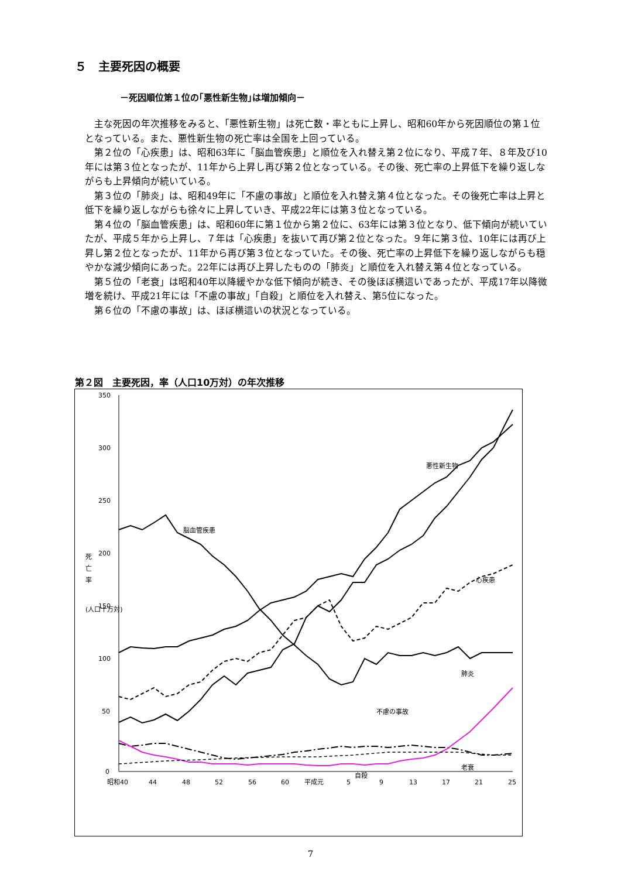５　主要死因の概要
－死因順位第１位の｢悪性新生物｣は増加傾向－
主な死因の年次推移をみると、「悪性新生物」は死亡数・率ともに上昇し、昭和60年から死因順位の第１位となっている。また、悪性新生物の死亡率は全国を上回っている。
第２位の「心疾患」は、昭和63年に「脳血管疾患」と順位を入れ替え第２位になり、平成７年、８年及び10年には第３位となったが、11年から上昇し再び第２位となっている。その後、死亡率の上昇低下を繰り返しながらも上昇傾向が続いている。
第３位の「肺炎」は、昭和49年に「不慮の事故」と順位を入れ替え第４位となった。その後死亡率は上昇と低下を繰り返しながらも徐々に上昇していき、平成22年には第３位となっている。
第４位の「脳血管疾患」は、昭和60年に第１位から第２位に、63年には第３位となり、低下傾向が続いていたが、平成５年から上昇し、７年は「心疾患」を抜いて再び第２位となった。９年に第３位、10年には再び上昇し第２位となったが、11年から再び第３位となっていた。その後、死亡率の上昇低下を繰り返しながらも穏やかな減少傾向にあった。22年には再び上昇したものの「肺炎」と順位を入れ替え第４位となっている。
第５位の「老衰」は昭和40年以降緩やかな低下傾向が続き、その後ほぼ横這いであったが、平成17年以降微増を続け、平成21年には「不慮の事故」「自殺」と順位を入れ替え、第5位になった。
第６位の「不慮の事故」は、ほぼ横這いの状況となっている。
第２図　主要死因，率（人口10万対）の年次推移
350
300
250
200
150
100
50
0
死
亡
率
(人口十万対)
悪性新生物
脳血管疾患
心疾患
肺炎
不慮の事故
自殺
老衰
昭和40
44
48
52
56
60
平成元
5
9
13
17
21
25
7